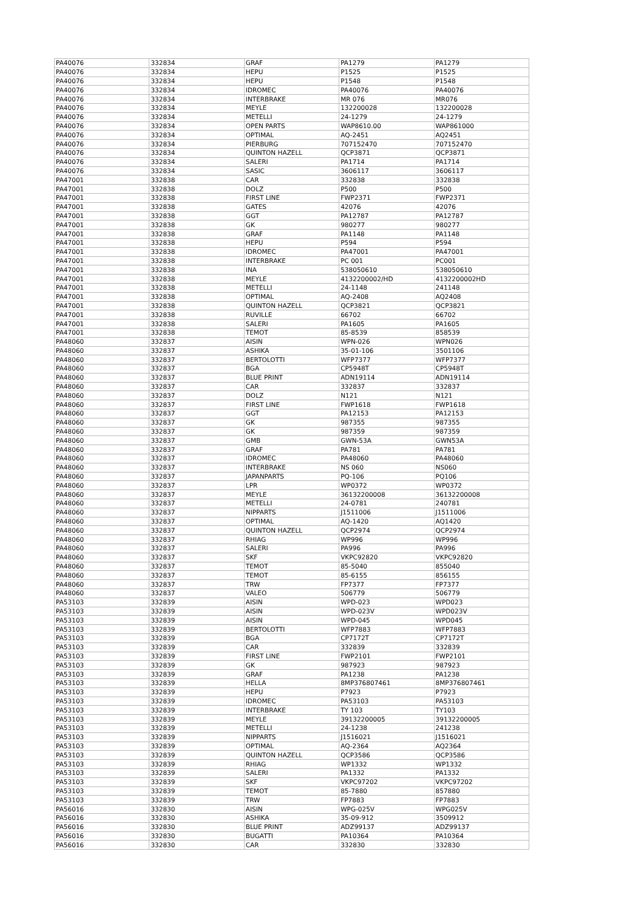| PA40076 | 332834 | GRAF | PA1279 | PA1279 |
| PA40076 | 332834 | HEPU | P1525 | P1525 |
| PA40076 | 332834 | HEPU | P1548 | P1548 |
| PA40076 | 332834 | IDROMEC | PA40076 | PA40076 |
| PA40076 | 332834 | INTERBRAKE | MR 076 | MR076 |
| PA40076 | 332834 | MEYLE | 132200028 | 132200028 |
| PA40076 | 332834 | METELLI | 24-1279 | 24-1279 |
| PA40076 | 332834 | OPEN PARTS | WAP8610.00 | WAP861000 |
| PA40076 | 332834 | OPTIMAL | AQ-2451 | AQ2451 |
| PA40076 | 332834 | PIERBURG | 707152470 | 707152470 |
| PA40076 | 332834 | QUINTON HAZELL | QCP3871 | QCP3871 |
| PA40076 | 332834 | SALERI | PA1714 | PA1714 |
| PA40076 | 332834 | SASIC | 3606117 | 3606117 |
| PA47001 | 332838 | CAR | 332838 | 332838 |
| PA47001 | 332838 | DOLZ | P500 | P500 |
| PA47001 | 332838 | FIRST LINE | FWP2371 | FWP2371 |
| PA47001 | 332838 | GATES | 42076 | 42076 |
| PA47001 | 332838 | GGT | PA12787 | PA12787 |
| PA47001 | 332838 | GK | 980277 | 980277 |
| PA47001 | 332838 | GRAF | PA1148 | PA1148 |
| PA47001 | 332838 | HEPU | P594 | P594 |
| PA47001 | 332838 | IDROMEC | PA47001 | PA47001 |
| PA47001 | 332838 | INTERBRAKE | PC 001 | PC001 |
| PA47001 | 332838 | INA | 538050610 | 538050610 |
| PA47001 | 332838 | MEYLE | 4132200002/HD | 4132200002HD |
| PA47001 | 332838 | METELLI | 24-1148 | 241148 |
| PA47001 | 332838 | OPTIMAL | AQ-2408 | AQ2408 |
| PA47001 | 332838 | QUINTON HAZELL | QCP3821 | QCP3821 |
| PA47001 | 332838 | RUVILLE | 66702 | 66702 |
| PA47001 | 332838 | SALERI | PA1605 | PA1605 |
| PA47001 | 332838 | TEMOT | 85-8539 | 858539 |
| PA48060 | 332837 | AISIN | WPN-026 | WPN026 |
| PA48060 | 332837 | ASHIKA | 35-01-106 | 3501106 |
| PA48060 | 332837 | BERTOLOTTI | WFP7377 | WFP7377 |
| PA48060 | 332837 | BGA | CP5948T | CP5948T |
| PA48060 | 332837 | BLUE PRINT | ADN19114 | ADN19114 |
| PA48060 | 332837 | CAR | 332837 | 332837 |
| PA48060 | 332837 | DOLZ | N121 | N121 |
| PA48060 | 332837 | FIRST LINE | FWP1618 | FWP1618 |
| PA48060 | 332837 | GGT | PA12153 | PA12153 |
| PA48060 | 332837 | GK | 987355 | 987355 |
| PA48060 | 332837 | GK | 987359 | 987359 |
| PA48060 | 332837 | GMB | GWN-53A | GWN53A |
| PA48060 | 332837 | GRAF | PA781 | PA781 |
| PA48060 | 332837 | IDROMEC | PA48060 | PA48060 |
| PA48060 | 332837 | INTERBRAKE | NS 060 | NS060 |
| PA48060 | 332837 | JAPANPARTS | PQ-106 | PQ106 |
| PA48060 | 332837 | LPR | WP0372 | WP0372 |
| PA48060 | 332837 | MEYLE | 36132200008 | 36132200008 |
| PA48060 | 332837 | METELLI | 24-0781 | 240781 |
| PA48060 | 332837 | NIPPARTS | J1511006 | J1511006 |
| PA48060 | 332837 | OPTIMAL | AQ-1420 | AQ1420 |
| PA48060 | 332837 | QUINTON HAZELL | QCP2974 | QCP2974 |
| PA48060 | 332837 | RHIAG | WP996 | WP996 |
| PA48060 | 332837 | SALERI | PA996 | PA996 |
| PA48060 | 332837 | SKF | VKPC92820 | VKPC92820 |
| PA48060 | 332837 | TEMOT | 85-5040 | 855040 |
| PA48060 | 332837 | TEMOT | 85-6155 | 856155 |
| PA48060 | 332837 | TRW | FP7377 | FP7377 |
| PA48060 | 332837 | VALEO | 506779 | 506779 |
| PA53103 | 332839 | AISIN | WPD-023 | WPD023 |
| PA53103 | 332839 | AISIN | WPD-023V | WPD023V |
| PA53103 | 332839 | AISIN | WPD-045 | WPD045 |
| PA53103 | 332839 | BERTOLOTTI | WFP7883 | WFP7883 |
| PA53103 | 332839 | BGA | CP7172T | CP7172T |
| PA53103 | 332839 | CAR | 332839 | 332839 |
| PA53103 | 332839 | FIRST LINE | FWP2101 | FWP2101 |
| PA53103 | 332839 | GK | 987923 | 987923 |
| PA53103 | 332839 | GRAF | PA1238 | PA1238 |
| PA53103 | 332839 | HELLA | 8MP376807461 | 8MP376807461 |
| PA53103 | 332839 | HEPU | P7923 | P7923 |
| PA53103 | 332839 | IDROMEC | PA53103 | PA53103 |
| PA53103 | 332839 | INTERBRAKE | TY 103 | TY103 |
| PA53103 | 332839 | MEYLE | 39132200005 | 39132200005 |
| PA53103 | 332839 | METELLI | 24-1238 | 241238 |
| PA53103 | 332839 | NIPPARTS | J1516021 | J1516021 |
| PA53103 | 332839 | OPTIMAL | AQ-2364 | AQ2364 |
| PA53103 | 332839 | QUINTON HAZELL | QCP3586 | QCP3586 |
| PA53103 | 332839 | RHIAG | WP1332 | WP1332 |
| PA53103 | 332839 | SALERI | PA1332 | PA1332 |
| PA53103 | 332839 | SKF | VKPC97202 | VKPC97202 |
| PA53103 | 332839 | TEMOT | 85-7880 | 857880 |
| PA53103 | 332839 | TRW | FP7883 | FP7883 |
| PA56016 | 332830 | AISIN | WPG-025V | WPG025V |
| PA56016 | 332830 | ASHIKA | 35-09-912 | 3509912 |
| PA56016 | 332830 | BLUE PRINT | ADZ99137 | ADZ99137 |
| PA56016 | 332830 | BUGATTI | PA10364 | PA10364 |
| PA56016 | 332830 | CAR | 332830 | 332830 |